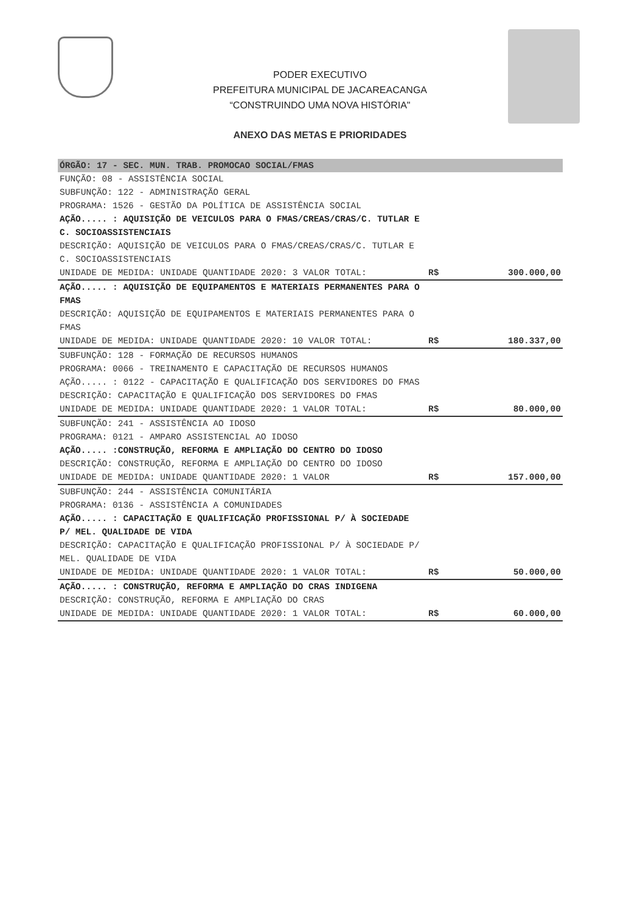PODER EXECUTIVO
PREFEITURA MUNICIPAL DE JACAREACANGA
“CONSTRUINDO UMA NOVA HISTÓRIA"
ANEXO DAS METAS E PRIORIDADES
| ÓRGÃO: 17 - SEC. MUN. TRAB. PROMOCAO SOCIAL/FMAS | | |
| FUNÇÃO: 08 - ASSISTÊNCIA SOCIAL SUBFUNÇÃO: 122 - ADMINISTRAÇÃO GERAL PROGRAMA: 1526 - GESTÃO DA POLÍTICA DE ASSISTÊNCIA SOCIAL AÇÃO..... : AQUISIÇÃO DE VEICULOS PARA O FMAS/CREAS/CRAS/C. TUTLAR E C. SOCIOASSISTENCIAIS DESCRIÇÃO: AQUISIÇÃO DE VEICULOS PARA O FMAS/CREAS/CRAS/C. TUTLAR E C. SOCIOASSISTENCIAIS UNIDADE DE MEDIDA: UNIDADE QUANTIDADE 2020: 3 VALOR TOTAL: | R$ | 300.000,00 |
| AÇÃO..... : AQUISIÇÃO DE EQUIPAMENTOS E MATERIAIS PERMANENTES PARA O FMAS DESCRIÇÃO: AQUISIÇÃO DE EQUIPAMENTOS E MATERIAIS PERMANENTES PARA O FMAS UNIDADE DE MEDIDA: UNIDADE QUANTIDADE 2020: 10 VALOR TOTAL: | R$ | 180.337,00 |
| SUBFUNÇÃO: 128 - FORMAÇÃO DE RECURSOS HUMANOS PROGRAMA: 0066 - TREINAMENTO E CAPACITAÇÃO DE RECURSOS HUMANOS AÇÃO..... : 0122 - CAPACITAÇÃO E QUALIFICAÇÃO DOS SERVIDORES DO FMAS DESCRIÇÃO: CAPACITAÇÃO E QUALIFICAÇÃO DOS SERVIDORES DO FMAS UNIDADE DE MEDIDA: UNIDADE QUANTIDADE 2020: 1 VALOR TOTAL: | R$ | 80.000,00 |
| SUBFUNÇÃO: 241 - ASSISTÊNCIA AO IDOSO PROGRAMA: 0121 - AMPARO ASSISTENCIAL AO IDOSO AÇÃO..... :CONSTRUÇÃO, REFORMA E AMPLIAÇÃO DO CENTRO DO IDOSO DESCRIÇÃO: CONSTRUÇÃO, REFORMA E AMPLIAÇÃO DO CENTRO DO IDOSO UNIDADE DE MEDIDA: UNIDADE QUANTIDADE 2020: 1 VALOR | R$ | 157.000,00 |
| SUBFUNÇÃO: 244 - ASSISTÊNCIA COMUNITÁRIA PROGRAMA: 0136 - ASSISTÊNCIA A COMUNIDADES AÇÃO..... : CAPACITAÇÃO E QUALIFICAÇÃO PROFISSIONAL P/ À SOCIEDADE P/ MEL. QUALIDADE DE VIDA DESCRIÇÃO: CAPACITAÇÃO E QUALIFICAÇÃO PROFISSIONAL P/ À SOCIEDADE P/ MEL. QUALIDADE DE VIDA UNIDADE DE MEDIDA: UNIDADE QUANTIDADE 2020: 1 VALOR TOTAL: | R$ | 50.000,00 |
| AÇÃO..... : CONSTRUÇÃO, REFORMA E AMPLIAÇÃO DO CRAS INDIGENA DESCRIÇÃO: CONSTRUÇÃO, REFORMA E AMPLIAÇÃO DO CRAS UNIDADE DE MEDIDA: UNIDADE QUANTIDADE 2020: 1 VALOR TOTAL: | R$ | 60.000,00 |